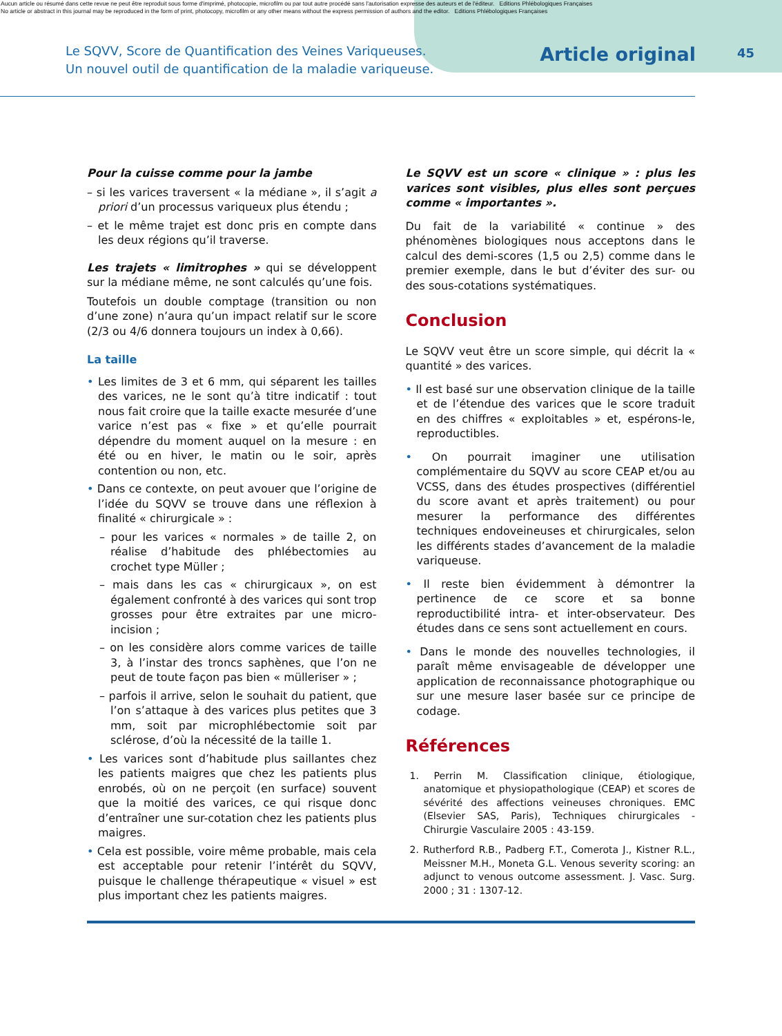Aucun article ou résumé dans cette revue ne peut être reproduit sous forme d'imprimé, photocopie, microfilm ou par tout autre procédé sans l'autorisation expresse des auteurs et de l'éditeur. Editions Phlébologiques Françaises
No article or abstract in this journal may be reproduced in the form of print, photocopy, microfilm or any other means without the express permission of authors and the editor. Editions Phlébologiques Françaises
Le SQVV, Score de Quantification des Veines Variqueuses.
Un nouvel outil de quantification de la maladie variqueuse.
Article original
45
Pour la cuisse comme pour la jambe
– si les varices traversent « la médiane », il s’agit a priori d’un processus variqueux plus étendu ;
– et le même trajet est donc pris en compte dans les deux régions qu’il traverse.
Les trajets « limitrophes » qui se développent sur la médiane même, ne sont calculés qu’une fois.
Toutefois un double comptage (transition ou non d’une zone) n’aura qu’un impact relatif sur le score (2/3 ou 4/6 donnera toujours un index à 0,66).
La taille
• Les limites de 3 et 6 mm, qui séparent les tailles des varices, ne le sont qu’à titre indicatif : tout nous fait croire que la taille exacte mesurée d’une varice n’est pas « fixe » et qu’elle pourrait dépendre du moment auquel on la mesure : en été ou en hiver, le matin ou le soir, après contention ou non, etc.
• Dans ce contexte, on peut avouer que l’origine de l’idée du SQVV se trouve dans une réflexion à finalité « chirurgicale » :
– pour les varices « normales » de taille 2, on réalise d’habitude des phlébectomies au crochet type Müller ;
– mais dans les cas « chirurgicaux », on est également confronté à des varices qui sont trop grosses pour être extraites par une micro-incision ;
– on les considère alors comme varices de taille 3, à l’instar des troncs saphènes, que l’on ne peut de toute façon pas bien « mülleriser » ;
– parfois il arrive, selon le souhait du patient, que l’on s’attaque à des varices plus petites que 3 mm, soit par microphlébectomie soit par sclérose, d’où la nécessité de la taille 1.
• Les varices sont d’habitude plus saillantes chez les patients maigres que chez les patients plus enrobés, où on ne perçoit (en surface) souvent que la moitié des varices, ce qui risque donc d’entraîner une sur-cotation chez les patients plus maigres.
• Cela est possible, voire même probable, mais cela est acceptable pour retenir l’intérêt du SQVV, puisque le challenge thérapeutique « visuel » est plus important chez les patients maigres.
Le SQVV est un score « clinique » : plus les varices sont visibles, plus elles sont perçues comme « importantes ».
Du fait de la variabilité « continue » des phénomènes biologiques nous acceptons dans le calcul des demi-scores (1,5 ou 2,5) comme dans le premier exemple, dans le but d’éviter des sur- ou des sous-cotations systématiques.
Conclusion
Le SQVV veut être un score simple, qui décrit la « quantité » des varices.
• Il est basé sur une observation clinique de la taille et de l’étendue des varices que le score traduit en des chiffres « exploitables » et, espérons-le, reproductibles.
• On pourrait imaginer une utilisation complémentaire du SQVV au score CEAP et/ou au VCSS, dans des études prospectives (différentiel du score avant et après traitement) ou pour mesurer la performance des différentes techniques endoveineuses et chirurgicales, selon les différents stades d’avancement de la maladie variqueuse.
• Il reste bien évidemment à démontrer la pertinence de ce score et sa bonne reproductibilité intra- et inter-observateur. Des études dans ce sens sont actuellement en cours.
• Dans le monde des nouvelles technologies, il paraît même envisageable de développer une application de reconnaissance photographique ou sur une mesure laser basée sur ce principe de codage.
Références
1. Perrin M. Classification clinique, étiologique, anatomique et physiopathologique (CEAP) et scores de sévérité des affections veineuses chroniques. EMC (Elsevier SAS, Paris), Techniques chirurgicales - Chirurgie Vasculaire 2005 : 43-159.
2. Rutherford R.B., Padberg F.T., Comerota J., Kistner R.L., Meissner M.H., Moneta G.L. Venous severity scoring: an adjunct to venous outcome assessment. J. Vasc. Surg. 2000 ; 31 : 1307-12.